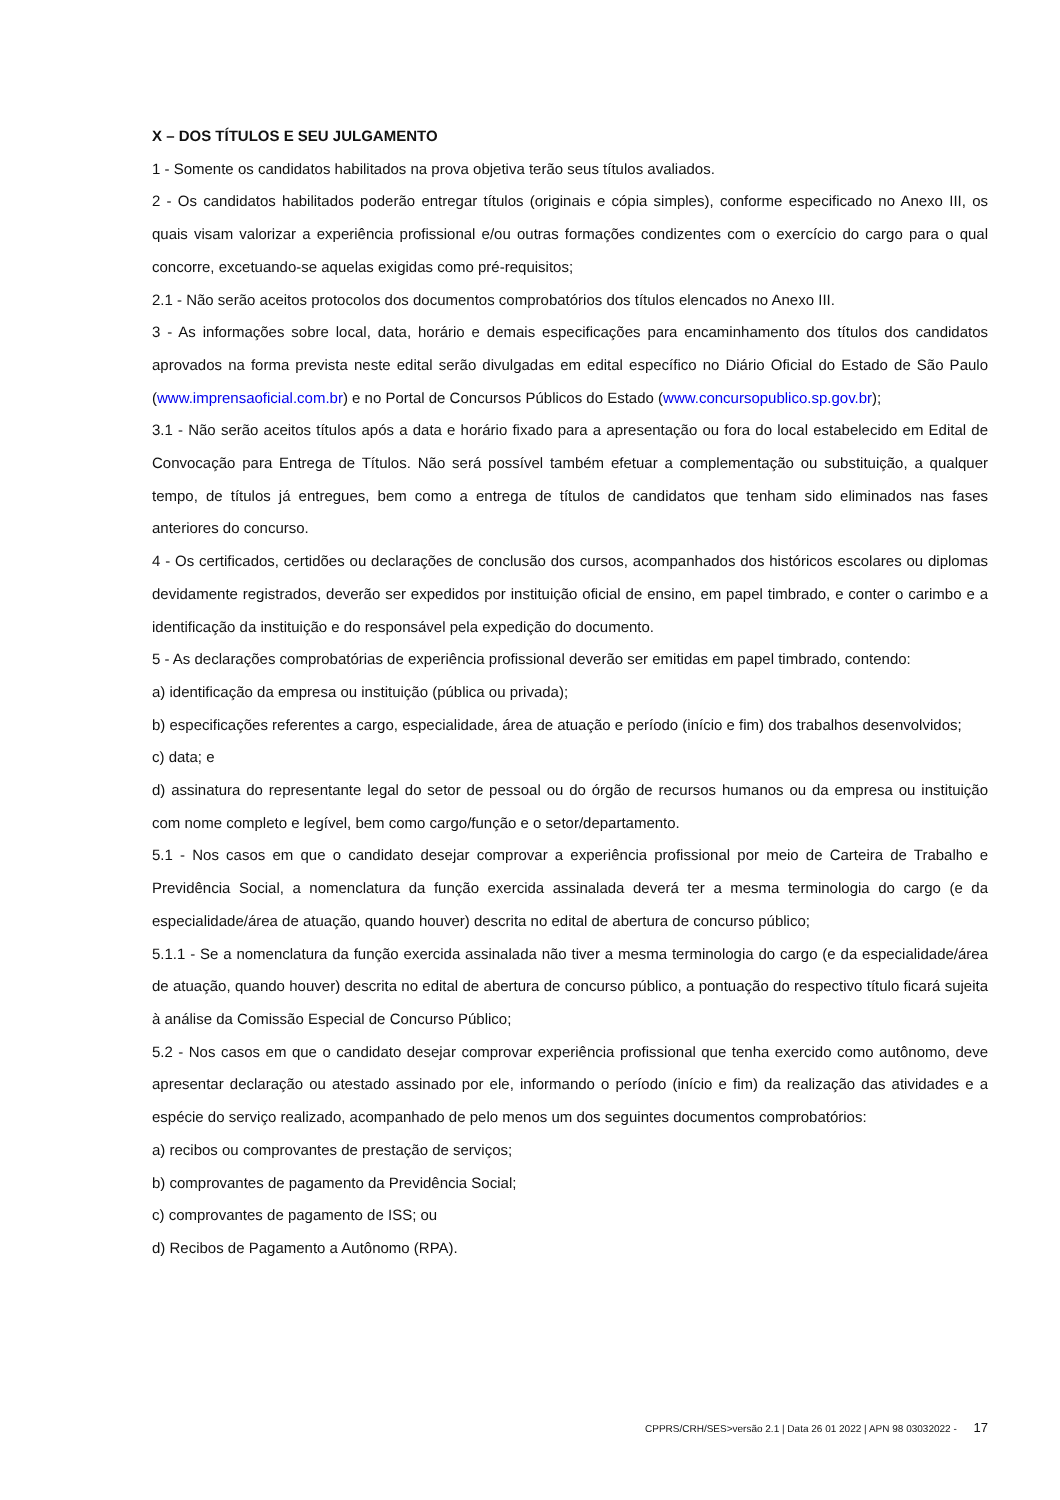X – DOS TÍTULOS E SEU JULGAMENTO
1 - Somente os candidatos habilitados na prova objetiva terão seus títulos avaliados.
2 - Os candidatos habilitados poderão entregar títulos (originais e cópia simples), conforme especificado no Anexo III, os quais visam valorizar a experiência profissional e/ou outras formações condizentes com o exercício do cargo para o qual concorre, excetuando-se aquelas exigidas como pré-requisitos;
2.1 - Não serão aceitos protocolos dos documentos comprobatórios dos títulos elencados no Anexo III.
3 - As informações sobre local, data, horário e demais especificações para encaminhamento dos títulos dos candidatos aprovados na forma prevista neste edital serão divulgadas em edital específico no Diário Oficial do Estado de São Paulo (www.imprensaoficial.com.br) e no Portal de Concursos Públicos do Estado (www.concursopublico.sp.gov.br);
3.1 - Não serão aceitos títulos após a data e horário fixado para a apresentação ou fora do local estabelecido em Edital de Convocação para Entrega de Títulos. Não será possível também efetuar a complementação ou substituição, a qualquer tempo, de títulos já entregues, bem como a entrega de títulos de candidatos que tenham sido eliminados nas fases anteriores do concurso.
4 - Os certificados, certidões ou declarações de conclusão dos cursos, acompanhados dos históricos escolares ou diplomas devidamente registrados, deverão ser expedidos por instituição oficial de ensino, em papel timbrado, e conter o carimbo e a identificação da instituição e do responsável pela expedição do documento.
5 - As declarações comprobatórias de experiência profissional deverão ser emitidas em papel timbrado, contendo:
a) identificação da empresa ou instituição (pública ou privada);
b) especificações referentes a cargo, especialidade, área de atuação e período (início e fim) dos trabalhos desenvolvidos;
c) data; e
d) assinatura do representante legal do setor de pessoal ou do órgão de recursos humanos ou da empresa ou instituição com nome completo e legível, bem como cargo/função e o setor/departamento.
5.1 - Nos casos em que o candidato desejar comprovar a experiência profissional por meio de Carteira de Trabalho e Previdência Social, a nomenclatura da função exercida assinalada deverá ter a mesma terminologia do cargo (e da especialidade/área de atuação, quando houver) descrita no edital de abertura de concurso público;
5.1.1 - Se a nomenclatura da função exercida assinalada não tiver a mesma terminologia do cargo (e da especialidade/área de atuação, quando houver) descrita no edital de abertura de concurso público, a pontuação do respectivo título ficará sujeita à análise da Comissão Especial de Concurso Público;
5.2 - Nos casos em que o candidato desejar comprovar experiência profissional que tenha exercido como autônomo, deve apresentar declaração ou atestado assinado por ele, informando o período (início e fim) da realização das atividades e a espécie do serviço realizado, acompanhado de pelo menos um dos seguintes documentos comprobatórios:
a) recibos ou comprovantes de prestação de serviços;
b) comprovantes de pagamento da Previdência Social;
c) comprovantes de pagamento de ISS; ou
d) Recibos de Pagamento a Autônomo (RPA).
CPPRS/CRH/SES>versão 2.1 | Data 26 01 2022 | APN 98 03032022 - 17